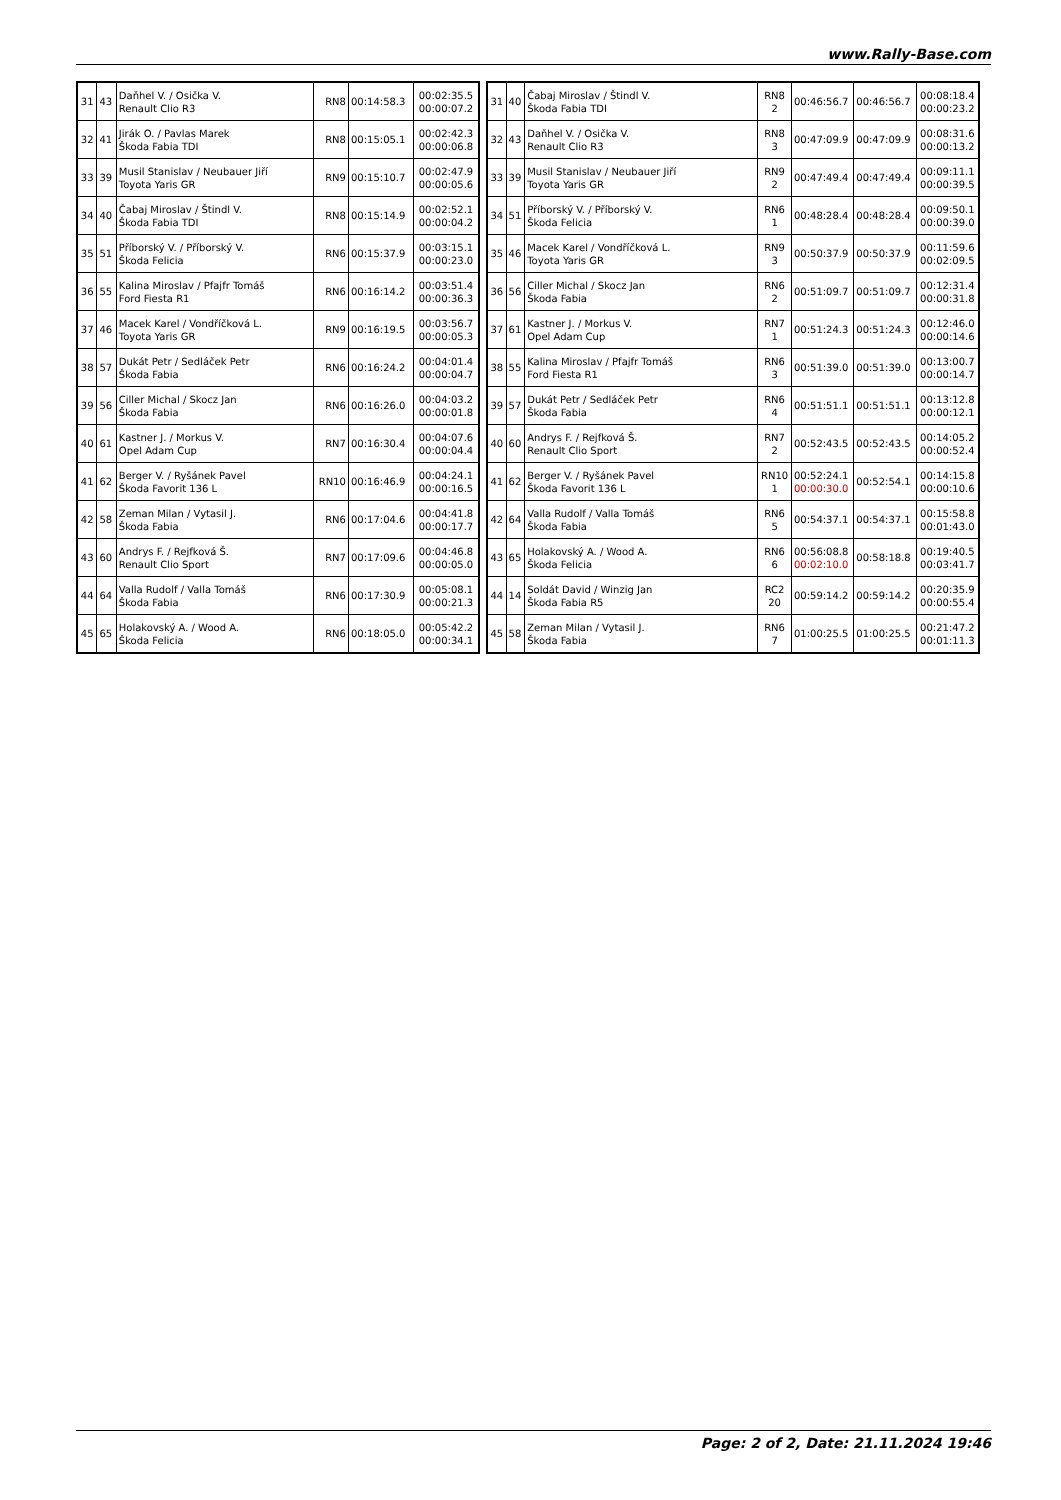www.Rally-Base.com
| 31 | 43 | Daňhel V. / Osička V. Renault Clio R3 | RN8 | 00:14:58.3 | 00:02:35.5 00:00:07.2 |
| 32 | 41 | Jirák O. / Pavlas Marek Škoda Fabia TDI | RN8 | 00:15:05.1 | 00:02:42.3 00:00:06.8 |
| 33 | 39 | Musil Stanislav / Neubauer Jiří Toyota Yaris GR | RN9 | 00:15:10.7 | 00:02:47.9 00:00:05.6 |
| 34 | 40 | Čabaj Miroslav / Štindl V. Škoda Fabia TDI | RN8 | 00:15:14.9 | 00:02:52.1 00:00:04.2 |
| 35 | 51 | Příborský V. / Příborský V. Škoda Felicia | RN6 | 00:15:37.9 | 00:03:15.1 00:00:23.0 |
| 36 | 55 | Kalina Miroslav / Pfajfr Tomáš Ford Fiesta R1 | RN6 | 00:16:14.2 | 00:03:51.4 00:00:36.3 |
| 37 | 46 | Macek Karel / Vondříčková L. Toyota Yaris GR | RN9 | 00:16:19.5 | 00:03:56.7 00:00:05.3 |
| 38 | 57 | Dukát Petr / Sedláček Petr Škoda Fabia | RN6 | 00:16:24.2 | 00:04:01.4 00:00:04.7 |
| 39 | 56 | Ciller Michal / Skocz Jan Škoda Fabia | RN6 | 00:16:26.0 | 00:04:03.2 00:00:01.8 |
| 40 | 61 | Kastner J. / Morkus V. Opel Adam Cup | RN7 | 00:16:30.4 | 00:04:07.6 00:00:04.4 |
| 41 | 62 | Berger V. / Ryšánek Pavel Škoda Favorit 136 L | RN10 | 00:16:46.9 | 00:04:24.1 00:00:16.5 |
| 42 | 58 | Zeman Milan / Vytasil J. Škoda Fabia | RN6 | 00:17:04.6 | 00:04:41.8 00:00:17.7 |
| 43 | 60 | Andrys F. / Rejfková Š. Renault Clio Sport | RN7 | 00:17:09.6 | 00:04:46.8 00:00:05.0 |
| 44 | 64 | Valla Rudolf / Valla Tomáš Škoda Fabia | RN6 | 00:17:30.9 | 00:05:08.1 00:00:21.3 |
| 45 | 65 | Holakovský A. / Wood A. Škoda Felicia | RN6 | 00:18:05.0 | 00:05:42.2 00:00:34.1 |
| 31 | 40 | Čabaj Miroslav / Štindl V. Škoda Fabia TDI | RN8 2 | 00:46:56.7 | 00:46:56.7 | 00:08:18.4 00:00:23.2 |
| 32 | 43 | Daňhel V. / Osička V. Renault Clio R3 | RN8 3 | 00:47:09.9 | 00:47:09.9 | 00:08:31.6 00:00:13.2 |
| 33 | 39 | Musil Stanislav / Neubauer Jiří Toyota Yaris GR | RN9 2 | 00:47:49.4 | 00:47:49.4 | 00:09:11.1 00:00:39.5 |
| 34 | 51 | Příborský V. / Příborský V. Škoda Felicia | RN6 1 | 00:48:28.4 | 00:48:28.4 | 00:09:50.1 00:00:39.0 |
| 35 | 46 | Macek Karel / Vondříčková L. Toyota Yaris GR | RN9 3 | 00:50:37.9 | 00:50:37.9 | 00:11:59.6 00:02:09.5 |
| 36 | 56 | Ciller Michal / Skocz Jan Škoda Fabia | RN6 2 | 00:51:09.7 | 00:51:09.7 | 00:12:31.4 00:00:31.8 |
| 37 | 61 | Kastner J. / Morkus V. Opel Adam Cup | RN7 1 | 00:51:24.3 | 00:51:24.3 | 00:12:46.0 00:00:14.6 |
| 38 | 55 | Kalina Miroslav / Pfajfr Tomáš Ford Fiesta R1 | RN6 3 | 00:51:39.0 | 00:51:39.0 | 00:13:00.7 00:00:14.7 |
| 39 | 57 | Dukát Petr / Sedláček Petr Škoda Fabia | RN6 4 | 00:51:51.1 | 00:51:51.1 | 00:13:12.8 00:00:12.1 |
| 40 | 60 | Andrys F. / Rejfková Š. Renault Clio Sport | RN7 2 | 00:52:43.5 | 00:52:43.5 | 00:14:05.2 00:00:52.4 |
| 41 | 62 | Berger V. / Ryšánek Pavel Škoda Favorit 136 L | RN10 1 | 00:52:24.1 00:00:30.0 | 00:52:54.1 | 00:14:15.8 00:00:10.6 |
| 42 | 64 | Valla Rudolf / Valla Tomáš Škoda Fabia | RN6 5 | 00:54:37.1 | 00:54:37.1 | 00:15:58.8 00:01:43.0 |
| 43 | 65 | Holakovský A. / Wood A. Škoda Felicia | RN6 6 | 00:56:08.8 00:02:10.0 | 00:58:18.8 | 00:19:40.5 00:03:41.7 |
| 44 | 14 | Soldát David / Winzig Jan Škoda Fabia R5 | RC2 20 | 00:59:14.2 | 00:59:14.2 | 00:20:35.9 00:00:55.4 |
| 45 | 58 | Zeman Milan / Vytasil J. Škoda Fabia | RN6 7 | 01:00:25.5 | 01:00:25.5 | 00:21:47.2 00:01:11.3 |
Page: 2 of 2, Date: 21.11.2024 19:46